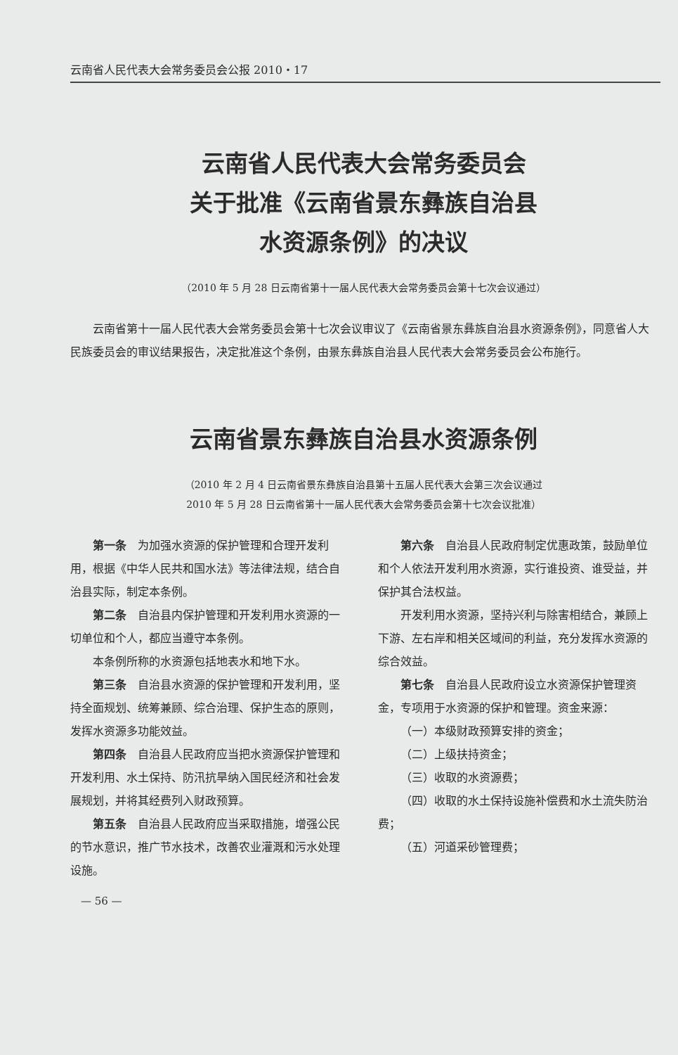云南省人民代表大会常务委员会公报 2010・17
云南省人民代表大会常务委员会
关于批准《云南省景东彝族自治县
水资源条例》的决议
（2010 年 5 月 28 日云南省第十一届人民代表大会常务委员会第十七次会议通过）
云南省第十一届人民代表大会常务委员会第十七次会议审议了《云南省景东彝族自治县水资源条例》，同意省人大民族委员会的审议结果报告，决定批准这个条例，由景东彝族自治县人民代表大会常务委员会公布施行。
云南省景东彝族自治县水资源条例
（2010 年 2 月 4 日云南省景东彝族自治县第十五届人民代表大会第三次会议通过
2010 年 5 月 28 日云南省第十一届人民代表大会常务委员会第十七次会议批准）
第一条　为加强水资源的保护管理和合理开发利用，根据《中华人民共和国水法》等法律法规，结合自治县实际，制定本条例。
第二条　自治县内保护管理和开发利用水资源的一切单位和个人，都应当遵守本条例。
本条例所称的水资源包括地表水和地下水。
第三条　自治县水资源的保护管理和开发利用，坚持全面规划、统筹兼顾、综合治理、保护生态的原则，发挥水资源多功能效益。
第四条　自治县人民政府应当把水资源保护管理和开发利用、水土保持、防汛抗旱纳入国民经济和社会发展规划，并将其经费列入财政预算。
第五条　自治县人民政府应当采取措施，增强公民的节水意识，推广节水技术，改善农业灌溉和污水处理设施。
第六条　自治县人民政府制定优惠政策，鼓励单位和个人依法开发利用水资源，实行谁投资、谁受益，并保护其合法权益。
开发利用水资源，坚持兴利与除害相结合，兼顾上下游、左右岸和相关区域间的利益，充分发挥水资源的综合效益。
第七条　自治县人民政府设立水资源保护管理资金，专项用于水资源的保护和管理。资金来源：
（一）本级财政预算安排的资金；
（二）上级扶持资金；
（三）收取的水资源费；
（四）收取的水土保持设施补偿费和水土流失防治费；
（五）河道采砂管理费；
— 56 —